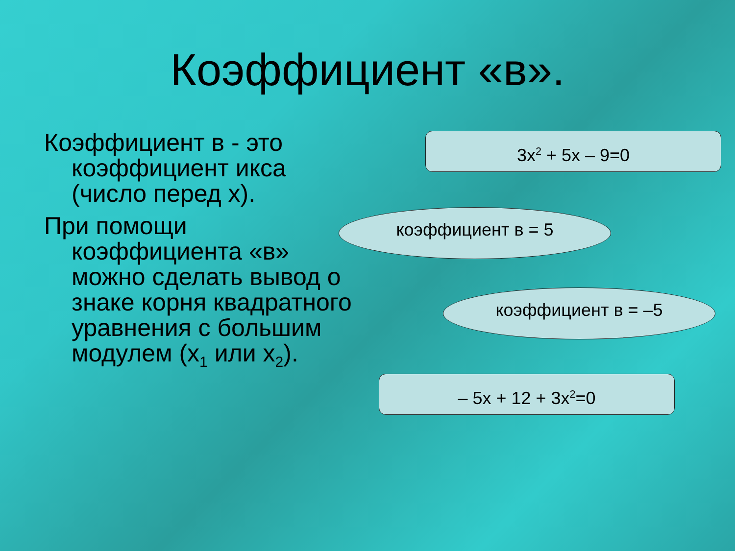Коэффициент «в».
Коэффициент в - это коэффициент икса (число перед х).
При помощи коэффициента «в» можно сделать вывод о знаке корня квадратного уравнения с большим модулем (х<sub>1</sub> или х<sub>2</sub>).
3х<sup>2</sup> + 5х – 9=0
коэффициент в = 5
коэффициент в = –5
– 5х + 12 + 3х<sup>2</sup>=0